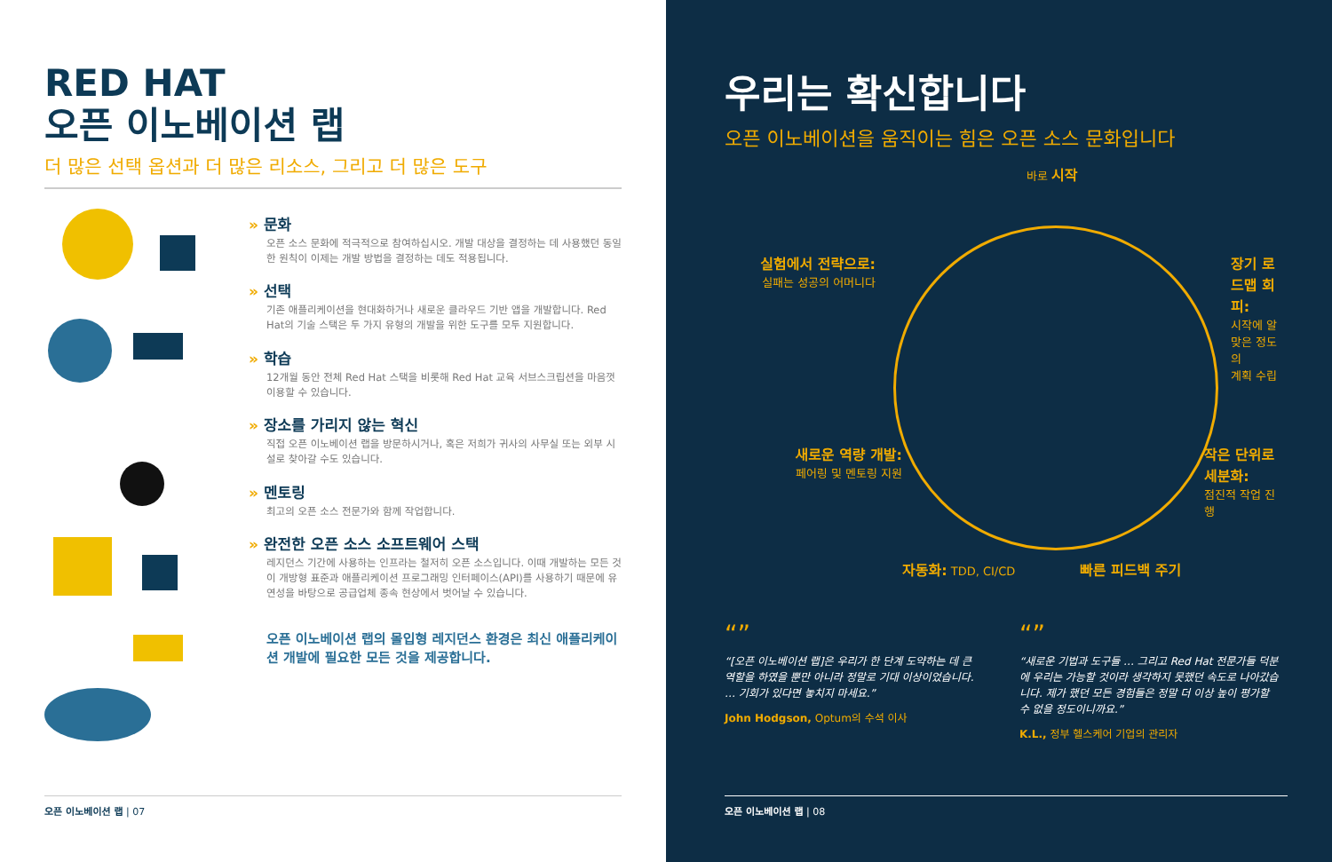RED HAT
오픈 이노베이션 랩
더 많은 선택 옵션과 더 많은 리소스, 그리고 더 많은 도구
» 문화
오픈 소스 문화에 적극적으로 참여하십시오. 개발 대상을 결정하는 데 사용했던 동일한 원칙이 이제는 개발 방법을 결정하는 데도 적용됩니다.
» 선택
기존 애플리케이션을 현대화하거나 새로운 클라우드 기반 앱을 개발합니다. Red Hat의 기술 스택은 두 가지 유형의 개발을 위한 도구를 모두 지원합니다.
» 학습
12개월 동안 전체 Red Hat 스택을 비롯해 Red Hat 교육 서브스크립션을 마음껏 이용할 수 있습니다.
» 장소를 가리지 않는 혁신
직접 오픈 이노베이션 랩을 방문하시거나, 혹은 저희가 귀사의 사무실 또는 외부 시설로 찾아갈 수도 있습니다.
» 멘토링
최고의 오픈 소스 전문가와 함께 작업합니다.
» 완전한 오픈 소스 소프트웨어 스택
레지던스 기간에 사용하는 인프라는 철저히 오픈 소스입니다. 이때 개발하는 모든 것이 개방형 표준과 애플리케이션 프로그래밍 인터페이스(API)를 사용하기 때문에 유연성을 바탕으로 공급업체 종속 현상에서 벗어날 수 있습니다.
오픈 이노베이션 랩의 몰입형 레지던스 환경은 최신 애플리케이션 개발에 필요한 모든 것을 제공합니다.
오픈 이노베이션 랩 | 07
우리는 확신합니다
오픈 이노베이션을 움직이는 힘은 오픈 소스 문화입니다
바로 시작
실험에서 전략으로:
실패는 성공의 어머니다
장기 로드맵 회피:
시작에 알맞은 정도의
계획 수립
새로운 역량 개발:
페어링 및 멘토링 지원
작은 단위로 세분화:
점진적 작업 진행
자동화: TDD, CI/CD 빠른 피드백 주기
“”
“[오픈 이노베이션 랩]은 우리가 한 단계 도약하는 데 큰 역할을 하였을 뿐만 아니라 정말로 기대 이상이었습니다. … 기회가 있다면 놓치지 마세요.”
John Hodgson, Optum의 수석 이사
“”
“새로운 기법과 도구들 … 그리고 Red Hat 전문가들 덕분에 우리는 가능할 것이라 생각하지 못했던 속도로 나아갔습니다. 제가 했던 모든 경험들은 정말 더 이상 높이 평가할 수 없을 정도이니까요.”
K.L., 정부 헬스케어 기업의 관리자
오픈 이노베이션 랩 | 08